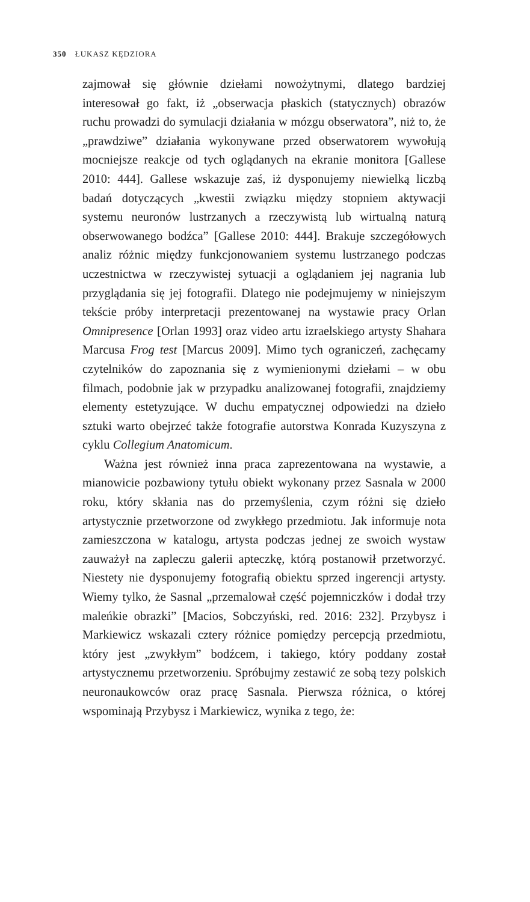350 ŁUKASZ KĘDZIORA
zajmował się głównie dziełami nowożytnymi, dlatego bardziej interesował go fakt, iż „obserwacja płaskich (statycznych) obrazów ruchu prowadzi do symulacji działania w mózgu obserwatora”, niż to, że „prawdziwe” działania wykonywane przed obserwatorem wywołują mocniejsze reakcje od tych oglądanych na ekranie monitora [Gallese 2010: 444]. Gallese wskazuje zaś, iż dysponujemy niewielką liczbą badań dotyczących „kwestii związku między stopniem aktywacji systemu neuronów lustrzanych a rzeczywistą lub wirtualną naturą obserwowanego bodźca” [Gallese 2010: 444]. Brakuje szczegółowych analiz różnic między funkcjonowaniem systemu lustrzanego podczas uczestnictwa w rzeczywistej sytuacji a oglądaniem jej nagrania lub przyglądania się jej fotografii. Dlatego nie podejmujemy w niniejszym tekście próby interpretacji prezentowanej na wystawie pracy Orlan Omnipresence [Orlan 1993] oraz video artu izraelskiego artysty Shahara Marcusa Frog test [Marcus 2009]. Mimo tych ograniczeń, zachęcamy czytelników do zapoznania się z wymienionymi dziełami – w obu filmach, podobnie jak w przypadku analizowanej fotografii, znajdziemy elementy estetyzujące. W duchu empatycznej odpowiedzi na dzieło sztuki warto obejrzeć także fotografie autorstwa Konrada Kuzyszyna z cyklu Collegium Anatomicum.
Ważna jest również inna praca zaprezentowana na wystawie, a mianowicie pozbawiony tytułu obiekt wykonany przez Sasnala w 2000 roku, który skłania nas do przemyślenia, czym różni się dzieło artystycznie przetworzone od zwykłego przedmiotu. Jak informuje nota zamieszczona w katalogu, artysta podczas jednej ze swoich wystaw zauważył na zapleczu galerii apteczkę, którą postanowił przetworzyć. Niestety nie dysponujemy fotografią obiektu sprzed ingerencji artysty. Wiemy tylko, że Sasnal „przemalował część pojemniczków i dodał trzy maleńkie obrazki” [Macios, Sobczyński, red. 2016: 232]. Przybysz i Markiewicz wskazali cztery różnice pomiędzy percepcją przedmiotu, który jest „zwykłym” bodźcem, i takiego, który poddany został artystycznemu przetworzeniu. Spróbujmy zestawić ze sobą tezy polskich neuronaukowców oraz pracę Sasnala. Pierwsza różnica, o której wspominają Przybysz i Markiewicz, wynika z tego, że: